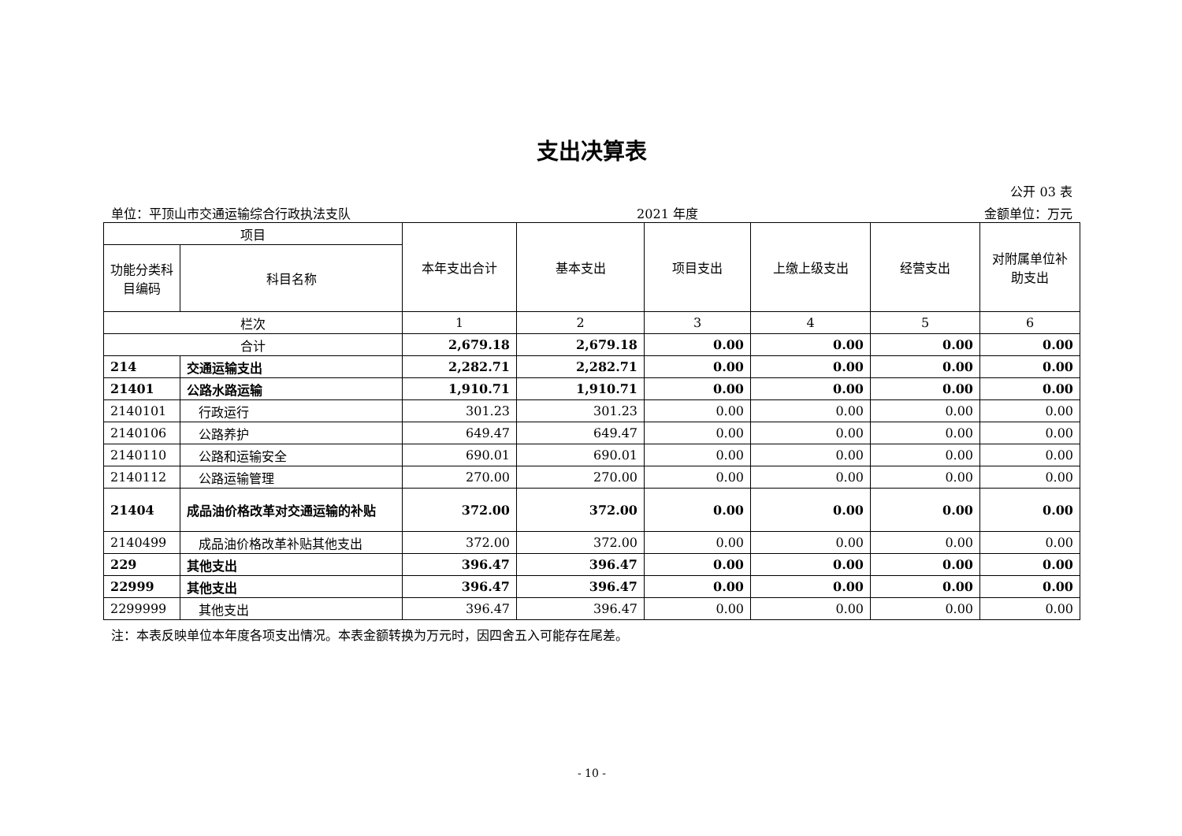支出决算表
公开 03 表
单位：平顶山市交通运输综合行政执法支队 2021 年度 金额单位：万元
| 项目 | | 本年支出合计 | 基本支出 | 项目支出 | 上缴上级支出 | 经营支出 | 对附属单位补助支出 |
| --- | --- | --- | --- | --- | --- | --- | --- |
| 功能分类科目编码 | 科目名称 | | | | | | |
| 栏次 | | 1 | 2 | 3 | 4 | 5 | 6 |
| 合计 | | 2,679.18 | 2,679.18 | 0.00 | 0.00 | 0.00 | 0.00 |
| 214 | 交通运输支出 | 2,282.71 | 2,282.71 | 0.00 | 0.00 | 0.00 | 0.00 |
| 21401 | 公路水路运输 | 1,910.71 | 1,910.71 | 0.00 | 0.00 | 0.00 | 0.00 |
| 2140101 | 行政运行 | 301.23 | 301.23 | 0.00 | 0.00 | 0.00 | 0.00 |
| 2140106 | 公路养护 | 649.47 | 649.47 | 0.00 | 0.00 | 0.00 | 0.00 |
| 2140110 | 公路和运输安全 | 690.01 | 690.01 | 0.00 | 0.00 | 0.00 | 0.00 |
| 2140112 | 公路运输管理 | 270.00 | 270.00 | 0.00 | 0.00 | 0.00 | 0.00 |
| 21404 | 成品油价格改革对交通运输的补贴 | 372.00 | 372.00 | 0.00 | 0.00 | 0.00 | 0.00 |
| 2140499 | 成品油价格改革补贴其他支出 | 372.00 | 372.00 | 0.00 | 0.00 | 0.00 | 0.00 |
| 229 | 其他支出 | 396.47 | 396.47 | 0.00 | 0.00 | 0.00 | 0.00 |
| 22999 | 其他支出 | 396.47 | 396.47 | 0.00 | 0.00 | 0.00 | 0.00 |
| 2299999 | 其他支出 | 396.47 | 396.47 | 0.00 | 0.00 | 0.00 | 0.00 |
注：本表反映单位本年度各项支出情况。本表金额转换为万元时，因四舍五入可能存在尾差。
- 10 -